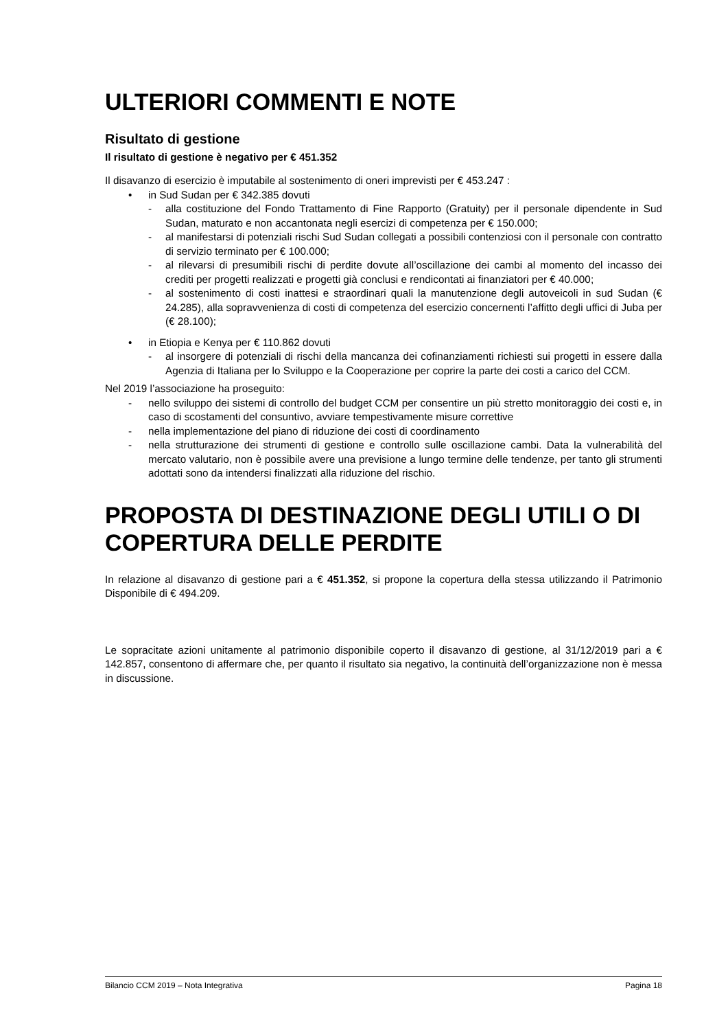ULTERIORI COMMENTI E NOTE
Risultato di gestione
Il risultato di gestione è negativo per € 451.352
Il disavanzo di esercizio è imputabile al sostenimento di oneri imprevisti per € 453.247 :
• in Sud Sudan per € 342.385 dovuti
- alla costituzione del Fondo Trattamento di Fine Rapporto (Gratuity) per il personale dipendente in Sud Sudan, maturato e non accantonata negli esercizi di competenza per € 150.000;
- al manifestarsi di potenziali rischi Sud Sudan collegati a possibili contenziosi con il personale con contratto di servizio terminato per € 100.000;
- al rilevarsi di presumibili rischi di perdite dovute all’oscillazione dei cambi al momento del incasso dei crediti per progetti realizzati e progetti già conclusi e rendicontati ai finanziatori per € 40.000;
- al sostenimento di costi inattesi e straordinari quali la manutenzione degli autoveicoli in sud Sudan (€ 24.285), alla sopravvenienza di costi di competenza del esercizio concernenti l’affitto degli uffici di Juba per (€ 28.100);
• in Etiopia e Kenya per € 110.862 dovuti
- al insorgere di potenziali di rischi della mancanza dei cofinanziamenti richiesti sui progetti in essere dalla Agenzia di Italiana per lo Sviluppo e la Cooperazione per coprire la parte dei costi a carico del CCM.
Nel 2019 l’associazione ha proseguito:
- nello sviluppo dei sistemi di controllo del budget CCM per consentire un più stretto monitoraggio dei costi e, in caso di scostamenti del consuntivo, avviare tempestivamente misure correttive
- nella implementazione del piano di riduzione dei costi di coordinamento
- nella strutturazione dei strumenti di gestione e controllo sulle oscillazione cambi. Data la vulnerabilità del mercato valutario, non è possibile avere una previsione a lungo termine delle tendenze, per tanto gli strumenti adottati sono da intendersi finalizzati alla riduzione del rischio.
PROPOSTA DI DESTINAZIONE DEGLI UTILI O DI COPERTURA DELLE PERDITE
In relazione al disavanzo di gestione pari a € 451.352, si propone la copertura della stessa utilizzando il Patrimonio Disponibile di € 494.209.
Le sopracitate azioni unitamente al patrimonio disponibile coperto il disavanzo di gestione, al 31/12/2019 pari a € 142.857, consentono di affermare che, per quanto il risultato sia negativo, la continuità dell’organizzazione non è messa in discussione.
Bilancio CCM 2019 – Nota Integrativa Pagina 18